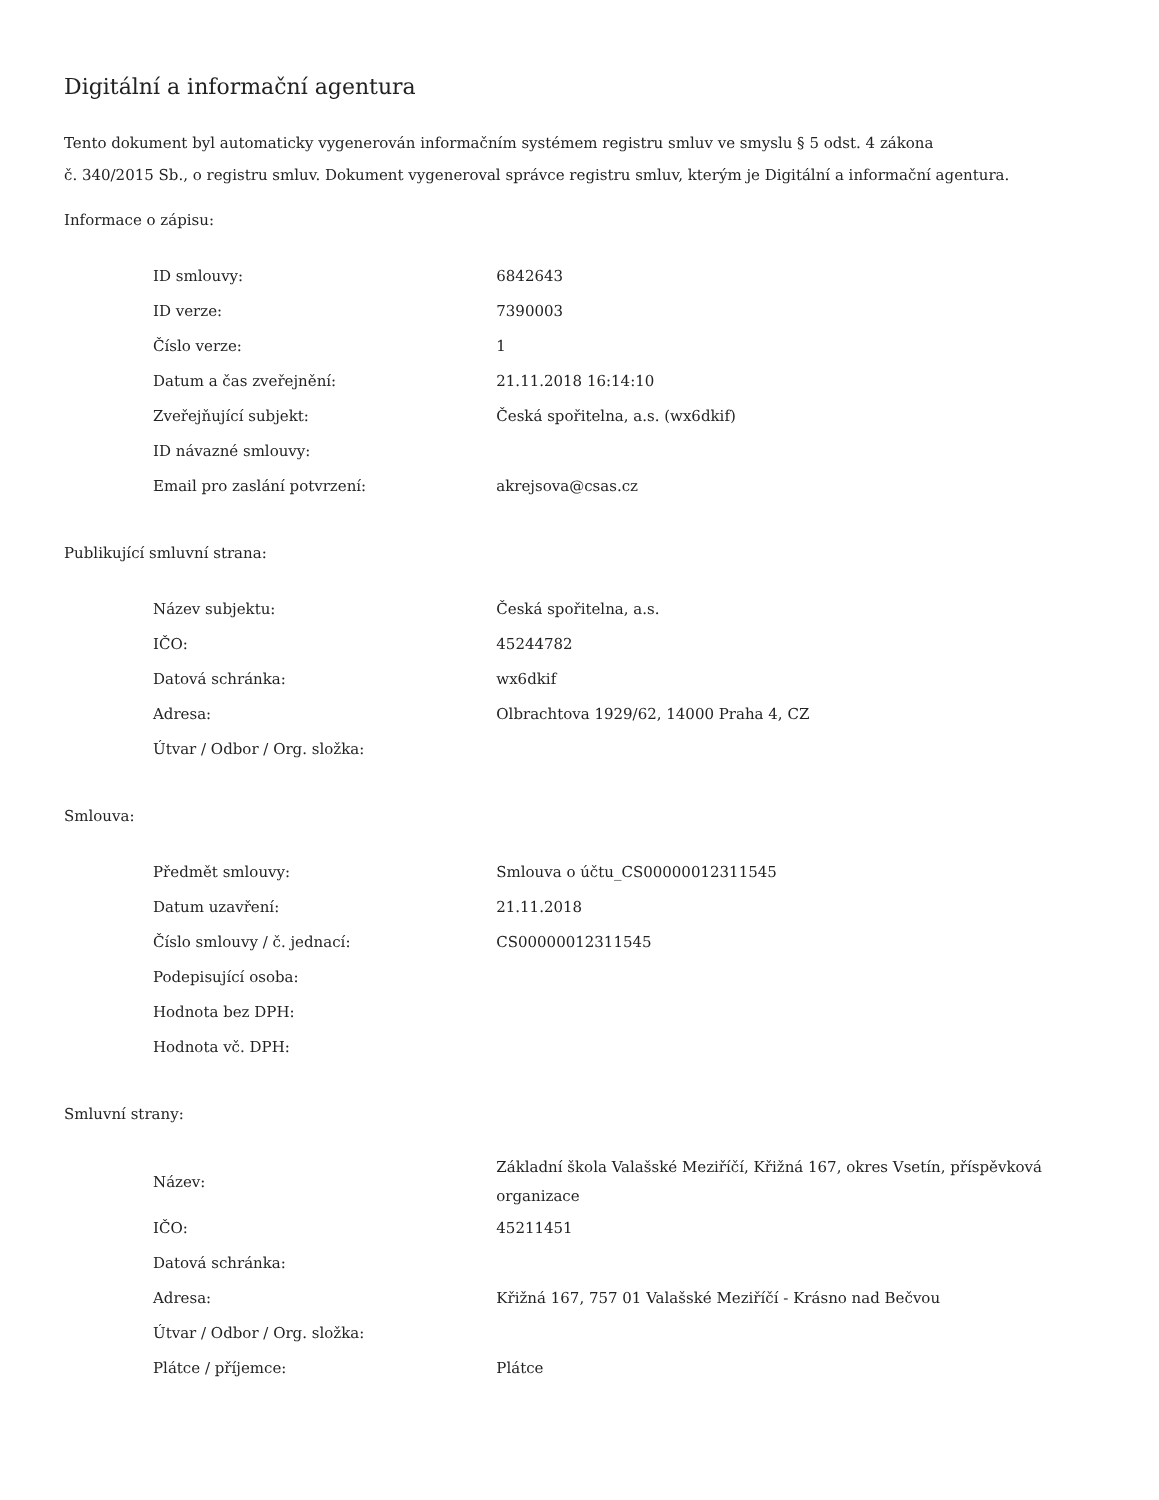Digitální a informační agentura
Tento dokument byl automaticky vygenerován informačním systémem registru smluv ve smyslu § 5 odst. 4 zákona
č. 340/2015 Sb., o registru smluv. Dokument vygeneroval správce registru smluv, kterým je Digitální a informační agentura.
Informace o zápisu:
| ID smlouvy: | 6842643 |
| ID verze: | 7390003 |
| Číslo verze: | 1 |
| Datum a čas zveřejnění: | 21.11.2018 16:14:10 |
| Zveřejňující subjekt: | Česká spořitelna, a.s. (wx6dkif) |
| ID návazné smlouvy: | |
| Email pro zaslání potvrzení: | akrejsova@csas.cz |
Publikující smluvní strana:
| Název subjektu: | Česká spořitelna, a.s. |
| IČO: | 45244782 |
| Datová schránka: | wx6dkif |
| Adresa: | Olbrachtova 1929/62, 14000 Praha 4, CZ |
| Útvar / Odbor / Org. složka: | |
Smlouva:
| Předmět smlouvy: | Smlouva o účtu_CS00000012311545 |
| Datum uzavření: | 21.11.2018 |
| Číslo smlouvy / č. jednací: | CS00000012311545 |
| Podepisující osoba: | |
| Hodnota bez DPH: | |
| Hodnota vč. DPH: | |
Smluvní strany:
| Název: | Základní škola Valašské Meziříčí, Křižná 167, okres Vsetín, příspěvková organizace |
| IČO: | 45211451 |
| Datová schránka: | |
| Adresa: | Křižná 167, 757 01 Valašské Meziříčí - Krásno nad Bečvou |
| Útvar / Odbor / Org. složka: | |
| Plátce / příjemce: | Plátce |